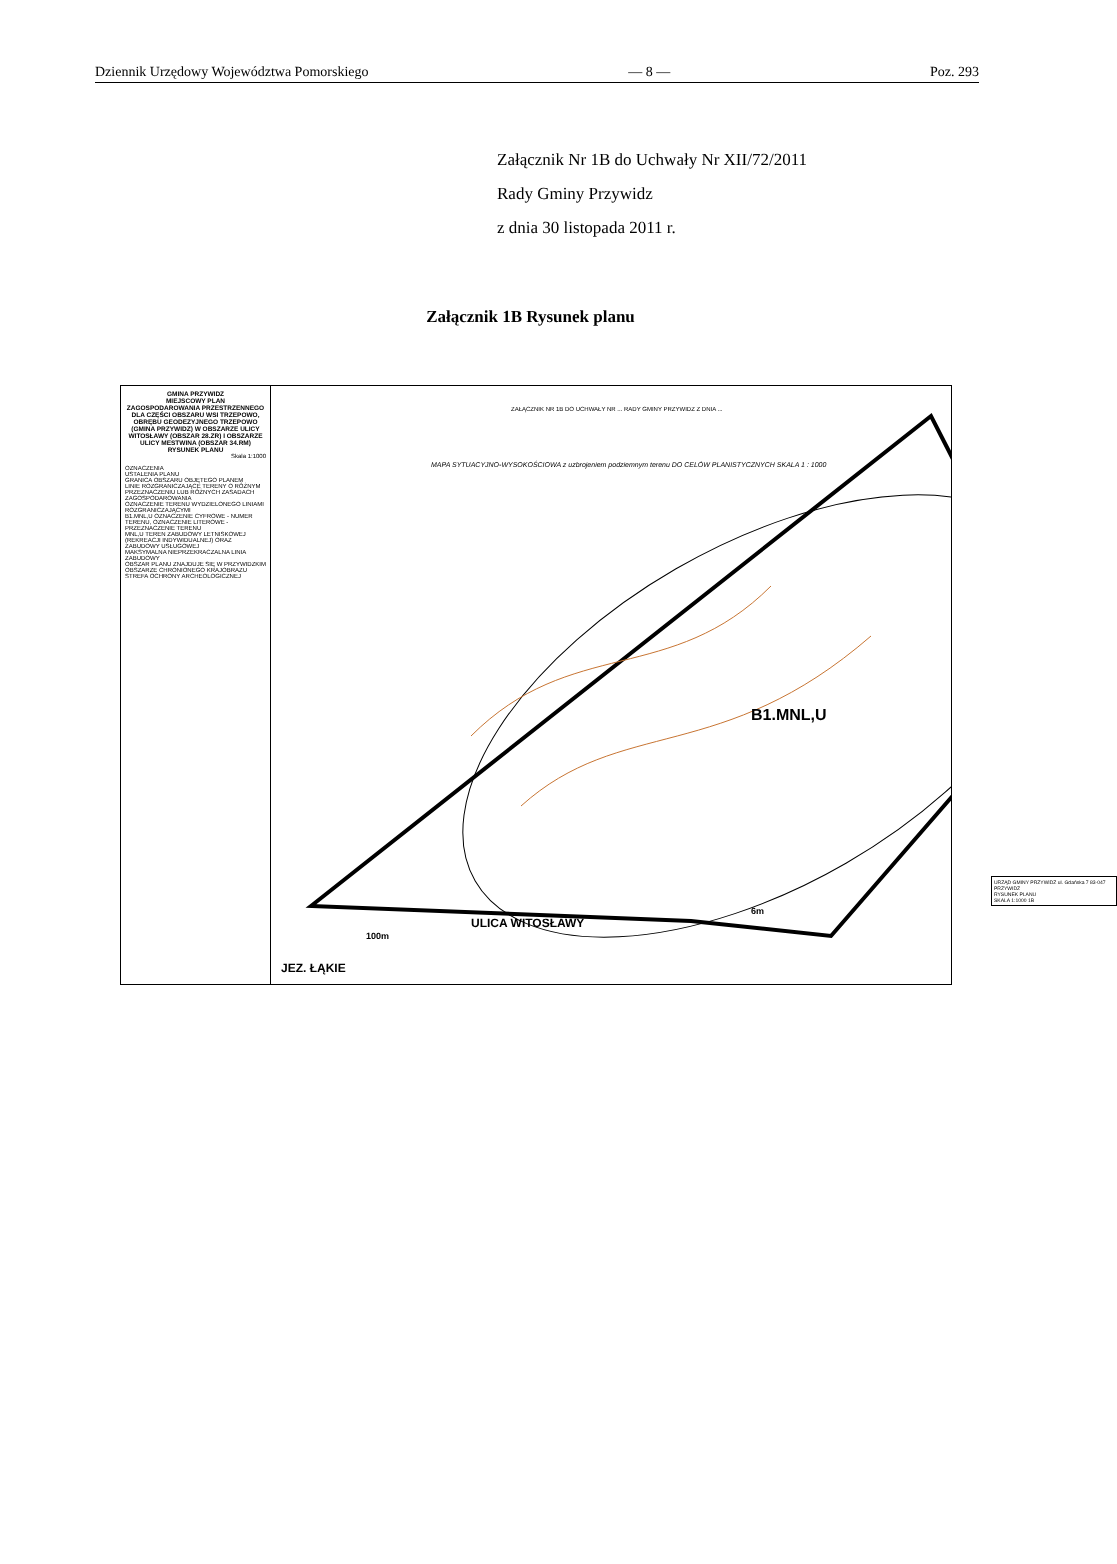Dziennik Urzędowy Województwa Pomorskiego — 8 — Poz. 293
Załącznik Nr 1B do Uchwały Nr XII/72/2011
Rady Gminy Przywidz
z dnia 30 listopada 2011 r.
Załącznik 1B Rysunek planu
GMINA PRZYWIDZ
MIEJSCOWY PLAN
ZAGOSPODAROWANIA PRZESTRZENNEGO
DLA CZĘŚCI OBSZARU WSI TRZEPOWO, OBRĘBU GEODEZYJNEGO TRZEPOWO (GMINA PRZYWIDZ) W OBSZARZE ULICY WITOSŁAWY (OBSZAR 28.ZR) I OBSZARZE ULICY MESTWINA (OBSZAR 34.RM)
RYSUNEK PLANU
Skala 1:1000
OZNACZENIA
USTALENIA PLANU
GRANICA OBSZARU OBJĘTEGO PLANEM
LINIE ROZGRANICZAJĄCE TERENY O RÓŻNYM PRZEZNACZENIU LUB RÓŻNYCH ZASADACH ZAGOSPODAROWANIA
OZNACZENIE TERENU WYDZIELONEGO LINIAMI ROZGRANICZAJĄCYMI
B1.MNL,U OZNACZENIE CYFROWE - NUMER TERENU, OZNACZENIE LITEROWE - PRZEZNACZENIE TERENU
MNL,U TEREN ZABUDOWY LETNISKOWEJ (REKREACJI INDYWIDUALNEJ) ORAZ ZABUDOWY USŁUGOWEJ
MAKSYMALNA NIEPRZEKRACZALNA LINIA ZABUDOWY
OBSZAR PLANU ZNAJDUJE SIĘ W PRZYWIDZKIM OBSZARZE CHRONIONEGO KRAJOBRAZU
STREFA OCHRONY ARCHEOLOGICZNEJ
ZAŁĄCZNIK NR 1B DO UCHWAŁY NR ... RADY GMINY PRZYWIDZ Z DNIA ...
MAPA SYTUACYJNO-WYSOKOŚCIOWA z uzbrojeniem podziemnym terenu DO CELÓW PLANISTYCZNYCH SKALA 1 : 1000
B1.MNL,U
ULICA WITOSŁAWY
JEZ. ŁĄKIE
100m
6m
URZĄD GMINY PRZYWIDZ ul. Gdańska 7 83-047 PRZYWIDZ
RYSUNEK PLANU
SKALA 1:1000 1B